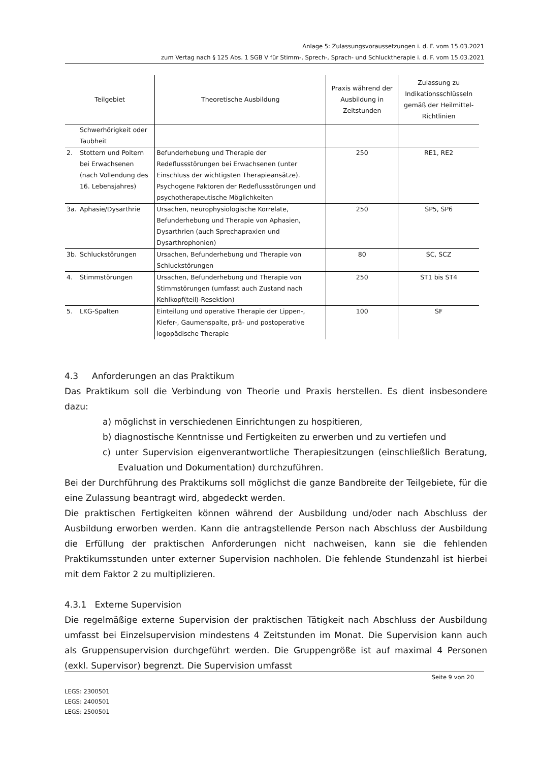Anlage 5: Zulassungsvoraussetzungen i. d. F. vom 15.03.2021
zum Vertag nach § 125 Abs. 1 SGB V für Stimm-, Sprech-, Sprach- und Schlucktherapie i. d. F. vom 15.03.2021
| Teilgebiet | | Theoretische Ausbildung | Praxis während der Ausbildung in Zeitstunden | Zulassung zu Indikationsschlüsseln gemäß der Heilmittel-Richtlinien |
| --- | --- | --- | --- | --- |
| | Schwerhörigkeit oder Taubheit | | | |
| 2. | Stottern und Poltern bei Erwachsenen (nach Vollendung des 16. Lebensjahres) | Befunderhebung und Therapie der Redeflussstörungen bei Erwachsenen (unter Einschluss der wichtigsten Therapieansätze). Psychogene Faktoren der Redeflussstörungen und psychotherapeutische Möglichkeiten | 250 | RE1, RE2 |
| 3a. | Aphasie/Dysarthrie | Ursachen, neurophysiologische Korrelate, Befunderhebung und Therapie von Aphasien, Dysarthrien (auch Sprechapraxien und Dysarthrophonien) | 250 | SP5, SP6 |
| 3b. | Schluckstörungen | Ursachen, Befunderhebung und Therapie von Schluckstörungen | 80 | SC, SCZ |
| 4. | Stimmstörungen | Ursachen, Befunderhebung und Therapie von Stimmstörungen (umfasst auch Zustand nach Kehlkopf(teil)-Resektion) | 250 | ST1 bis ST4 |
| 5. | LKG-Spalten | Einteilung und operative Therapie der Lippen-, Kiefer-, Gaumenspalte, prä- und postoperative logopädische Therapie | 100 | SF |
4.3 Anforderungen an das Praktikum
Das Praktikum soll die Verbindung von Theorie und Praxis herstellen. Es dient insbesondere dazu:
a) möglichst in verschiedenen Einrichtungen zu hospitieren,
b) diagnostische Kenntnisse und Fertigkeiten zu erwerben und zu vertiefen und
c) unter Supervision eigenverantwortliche Therapiesitzungen (einschließlich Beratung, Evaluation und Dokumentation) durchzuführen.
Bei der Durchführung des Praktikums soll möglichst die ganze Bandbreite der Teilgebiete, für die eine Zulassung beantragt wird, abgedeckt werden.
Die praktischen Fertigkeiten können während der Ausbildung und/oder nach Abschluss der Ausbildung erworben werden. Kann die antragstellende Person nach Abschluss der Ausbildung die Erfüllung der praktischen Anforderungen nicht nachweisen, kann sie die fehlenden Praktikumsstunden unter externer Supervision nachholen. Die fehlende Stundenzahl ist hierbei mit dem Faktor 2 zu multiplizieren.
4.3.1 Externe Supervision
Die regelmäßige externe Supervision der praktischen Tätigkeit nach Abschluss der Ausbildung umfasst bei Einzelsupervision mindestens 4 Zeitstunden im Monat. Die Supervision kann auch als Gruppensupervision durchgeführt werden. Die Gruppengröße ist auf maximal 4 Personen (exkl. Supervisor) begrenzt. Die Supervision umfasst
Seite 9 von 20
LEGS: 2300501
LEGS: 2400501
LEGS: 2500501